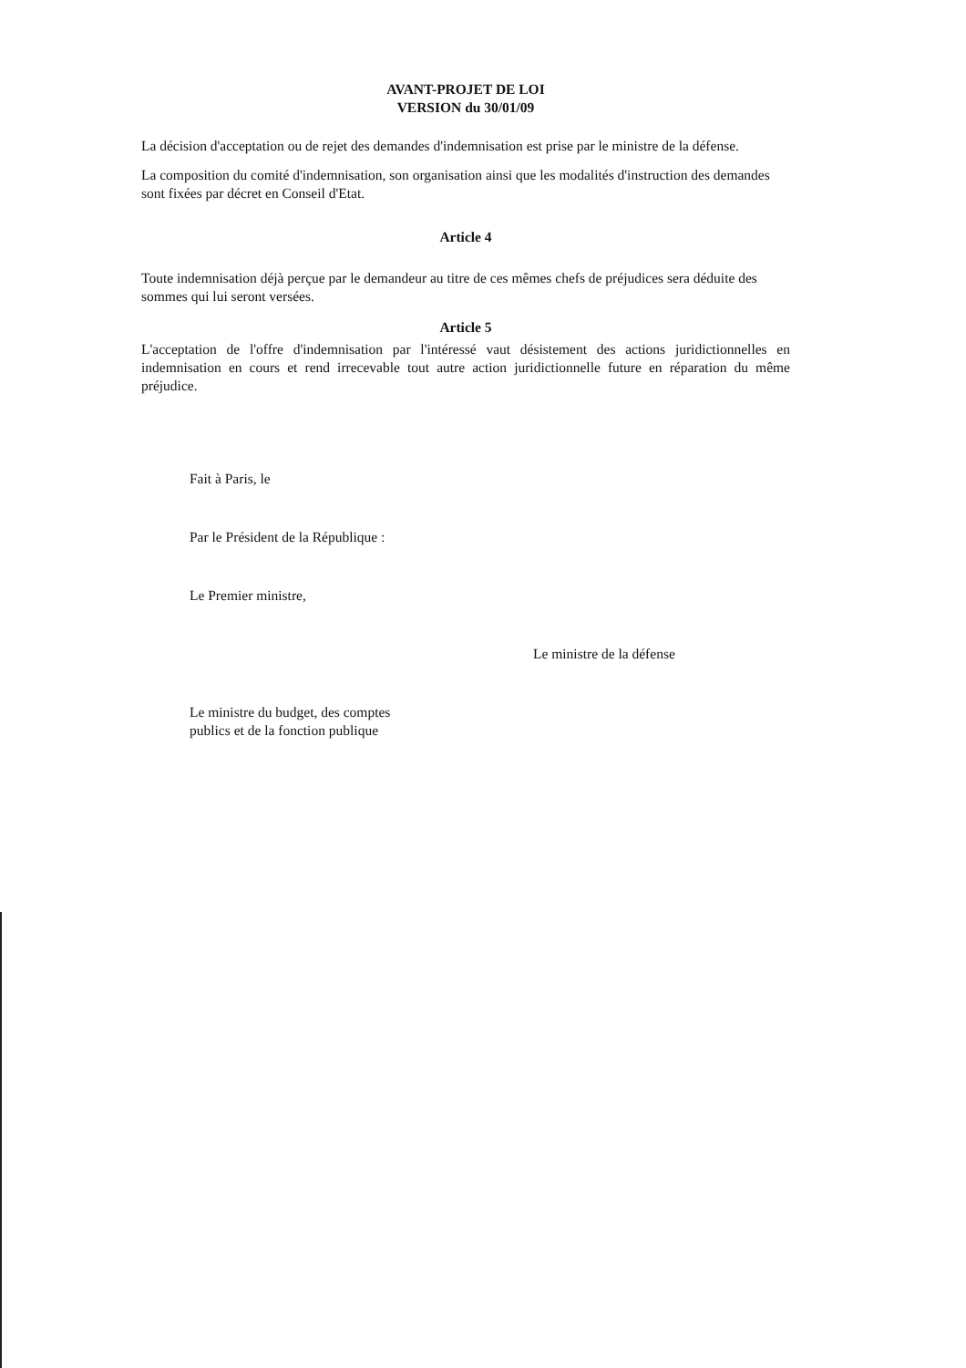AVANT-PROJET DE LOI
VERSION du 30/01/09
La décision d'acceptation ou de rejet des demandes d'indemnisation est prise par le ministre de la défense.
La composition du comité d'indemnisation, son organisation ainsi que les modalités d'instruction des demandes sont fixées par décret en Conseil d'Etat.
Article 4
Toute indemnisation déjà perçue par le demandeur au titre de ces mêmes chefs de préjudices sera déduite des sommes qui lui seront versées.
Article 5
L'acceptation de l'offre d'indemnisation par l'intéressé vaut désistement des actions juridictionnelles en indemnisation en cours et rend irrecevable tout autre action juridictionnelle future en réparation du même préjudice.
Fait à Paris, le
Par le Président de la République :
Le Premier ministre,
Le ministre de la défense
Le ministre du budget, des comptes
publics et de la fonction publique